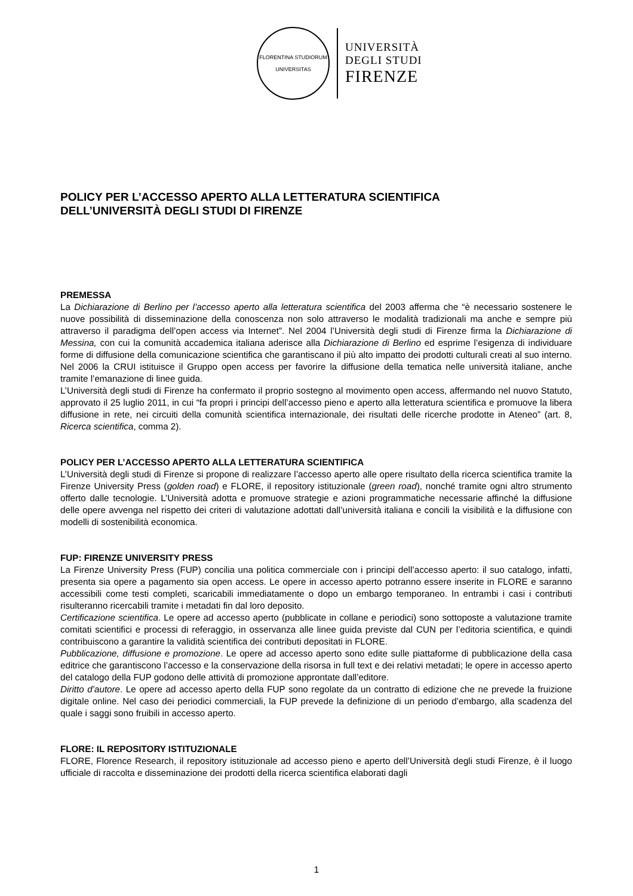FLORENTINA STUDIORUM UNIVERSITAS
UNIVERSITÀ
DEGLI STUDI
FIRENZE
POLICY PER L’ACCESSO APERTO ALLA LETTERATURA SCIENTIFICA
DELL’UNIVERSITÀ DEGLI STUDI DI FIRENZE
PREMESSA
La Dichiarazione di Berlino per l’accesso aperto alla letteratura scientifica del 2003 afferma che “è necessario sostenere le nuove possibilità di disseminazione della conoscenza non solo attraverso le modalità tradizionali ma anche e sempre più attraverso il paradigma dell’open access via Internet”. Nel 2004 l’Università degli studi di Firenze firma la Dichiarazione di Messina, con cui la comunità accademica italiana aderisce alla Dichiarazione di Berlino ed esprime l’esigenza di individuare forme di diffusione della comunicazione scientifica che garantiscano il più alto impatto dei prodotti culturali creati al suo interno. Nel 2006 la CRUI istituisce il Gruppo open access per favorire la diffusione della tematica nelle università italiane, anche tramite l’emanazione di linee guida.
L’Università degli studi di Firenze ha confermato il proprio sostegno al movimento open access, affermando nel nuovo Statuto, approvato il 25 luglio 2011, in cui “fa propri i principi dell’accesso pieno e aperto alla letteratura scientifica e promuove la libera diffusione in rete, nei circuiti della comunità scientifica internazionale, dei risultati delle ricerche prodotte in Ateneo” (art. 8, Ricerca scientifica, comma 2).
POLICY PER L’ACCESSO APERTO ALLA LETTERATURA SCIENTIFICA
L’Università degli studi di Firenze si propone di realizzare l’accesso aperto alle opere risultato della ricerca scientifica tramite la Firenze University Press (golden road) e FLORE, il repository istituzionale (green road), nonché tramite ogni altro strumento offerto dalle tecnologie. L’Università adotta e promuove strategie e azioni programmatiche necessarie affinché la diffusione delle opere avvenga nel rispetto dei criteri di valutazione adottati dall’università italiana e concili la visibilità e la diffusione con modelli di sostenibilità economica.
FUP: FIRENZE UNIVERSITY PRESS
La Firenze University Press (FUP) concilia una politica commerciale con i principi dell’accesso aperto: il suo catalogo, infatti, presenta sia opere a pagamento sia open access. Le opere in accesso aperto potranno essere inserite in FLORE e saranno accessibili come testi completi, scaricabili immediatamente o dopo un embargo temporaneo. In entrambi i casi i contributi risulteranno ricercabili tramite i metadati fin dal loro deposito.
Certificazione scientifica. Le opere ad accesso aperto (pubblicate in collane e periodici) sono sottoposte a valutazione tramite comitati scientifici e processi di referaggio, in osservanza alle linee guida previste dal CUN per l’editoria scientifica, e quindi contribuiscono a garantire la validità scientifica dei contributi depositati in FLORE.
Pubblicazione, diffusione e promozione. Le opere ad accesso aperto sono edite sulle piattaforme di pubblicazione della casa editrice che garantiscono l’accesso e la conservazione della risorsa in full text e dei relativi metadati; le opere in accesso aperto del catalogo della FUP godono delle attività di promozione approntate dall’editore.
Diritto d’autore. Le opere ad accesso aperto della FUP sono regolate da un contratto di edizione che ne prevede la fruizione digitale online. Nel caso dei periodici commerciali, la FUP prevede la definizione di un periodo d’embargo, alla scadenza del quale i saggi sono fruibili in accesso aperto.
FLORE: IL REPOSITORY ISTITUZIONALE
FLORE, Florence Research, il repository istituzionale ad accesso pieno e aperto dell’Università degli studi Firenze, è il luogo ufficiale di raccolta e disseminazione dei prodotti della ricerca scientifica elaborati dagli
1